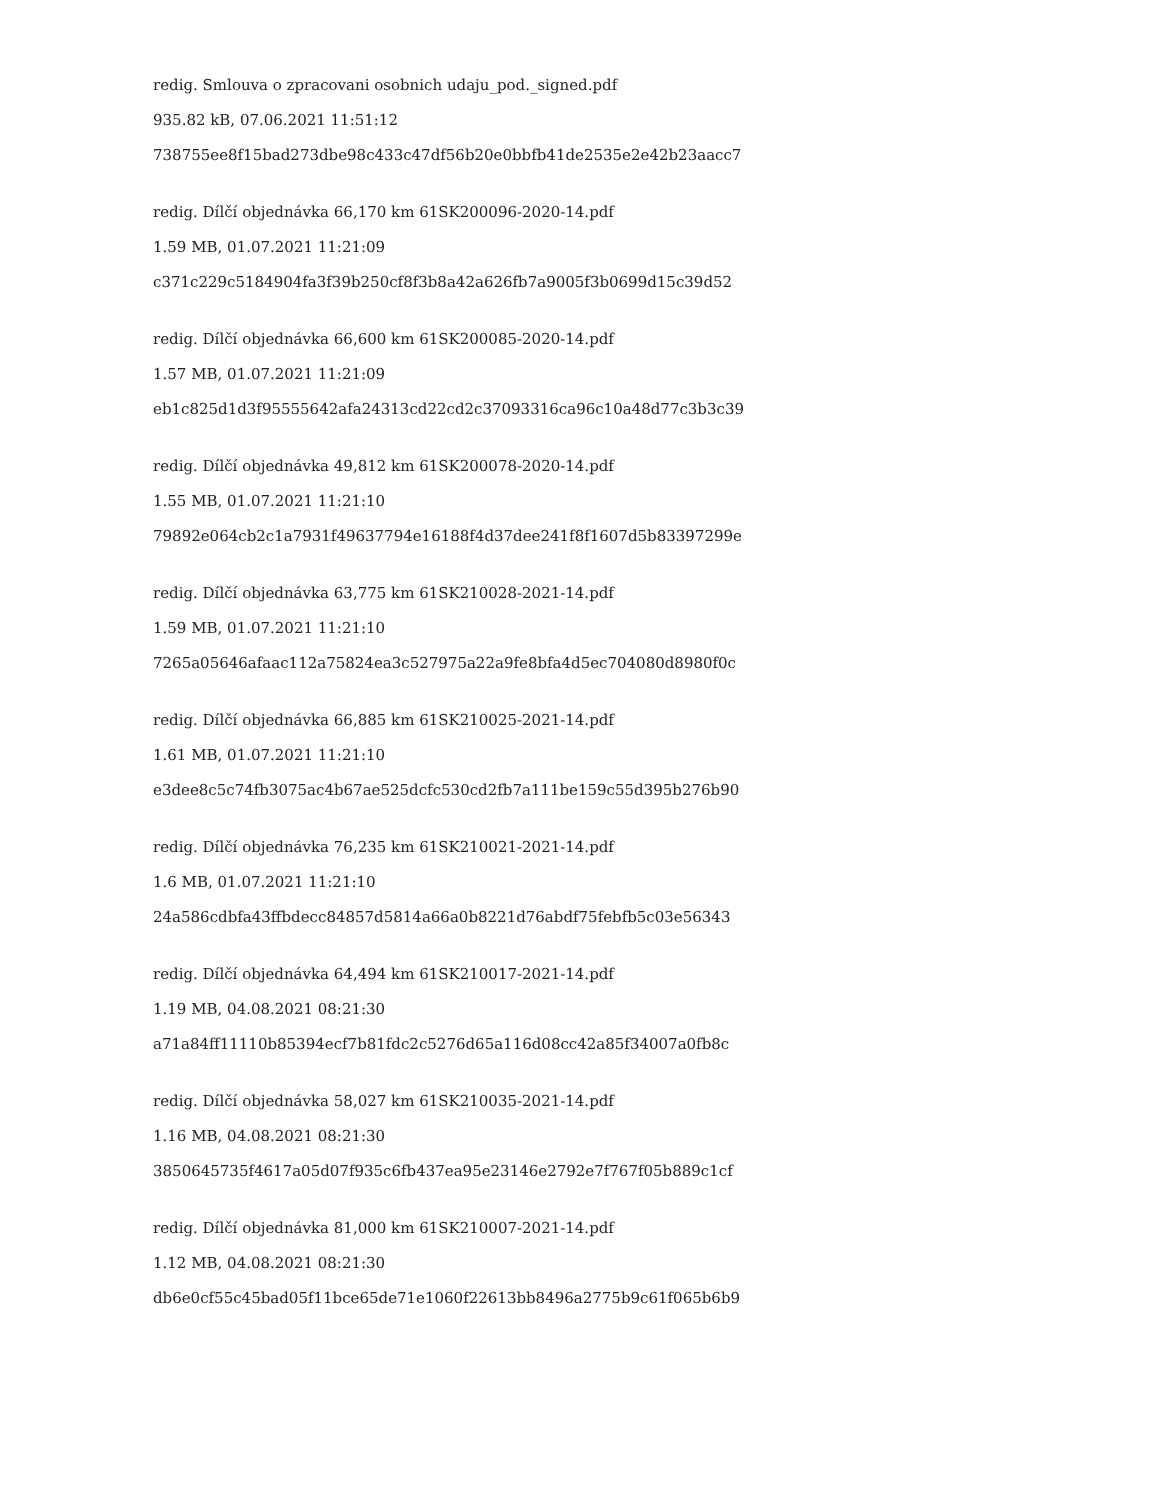redig. Smlouva o zpracovani osobnich udaju_pod._signed.pdf
935.82 kB, 07.06.2021 11:51:12
738755ee8f15bad273dbe98c433c47df56b20e0bbfb41de2535e2e42b23aacc7
redig. Dílčí objednávka 66,170 km 61SK200096-2020-14.pdf
1.59 MB, 01.07.2021 11:21:09
c371c229c5184904fa3f39b250cf8f3b8a42a626fb7a9005f3b0699d15c39d52
redig. Dílčí objednávka 66,600 km 61SK200085-2020-14.pdf
1.57 MB, 01.07.2021 11:21:09
eb1c825d1d3f95555642afa24313cd22cd2c37093316ca96c10a48d77c3b3c39
redig. Dílčí objednávka 49,812 km 61SK200078-2020-14.pdf
1.55 MB, 01.07.2021 11:21:10
79892e064cb2c1a7931f49637794e16188f4d37dee241f8f1607d5b83397299e
redig. Dílčí objednávka 63,775 km 61SK210028-2021-14.pdf
1.59 MB, 01.07.2021 11:21:10
7265a05646afaac112a75824ea3c527975a22a9fe8bfa4d5ec704080d8980f0c
redig. Dílčí objednávka 66,885 km 61SK210025-2021-14.pdf
1.61 MB, 01.07.2021 11:21:10
e3dee8c5c74fb3075ac4b67ae525dcfc530cd2fb7a111be159c55d395b276b90
redig. Dílčí objednávka 76,235 km 61SK210021-2021-14.pdf
1.6 MB, 01.07.2021 11:21:10
24a586cdbfa43ffbdecc84857d5814a66a0b8221d76abdf75febfb5c03e56343
redig. Dílčí objednávka 64,494 km 61SK210017-2021-14.pdf
1.19 MB, 04.08.2021 08:21:30
a71a84ff11110b85394ecf7b81fdc2c5276d65a116d08cc42a85f34007a0fb8c
redig. Dílčí objednávka 58,027 km 61SK210035-2021-14.pdf
1.16 MB, 04.08.2021 08:21:30
3850645735f4617a05d07f935c6fb437ea95e23146e2792e7f767f05b889c1cf
redig. Dílčí objednávka 81,000 km 61SK210007-2021-14.pdf
1.12 MB, 04.08.2021 08:21:30
db6e0cf55c45bad05f11bce65de71e1060f22613bb8496a2775b9c61f065b6b9